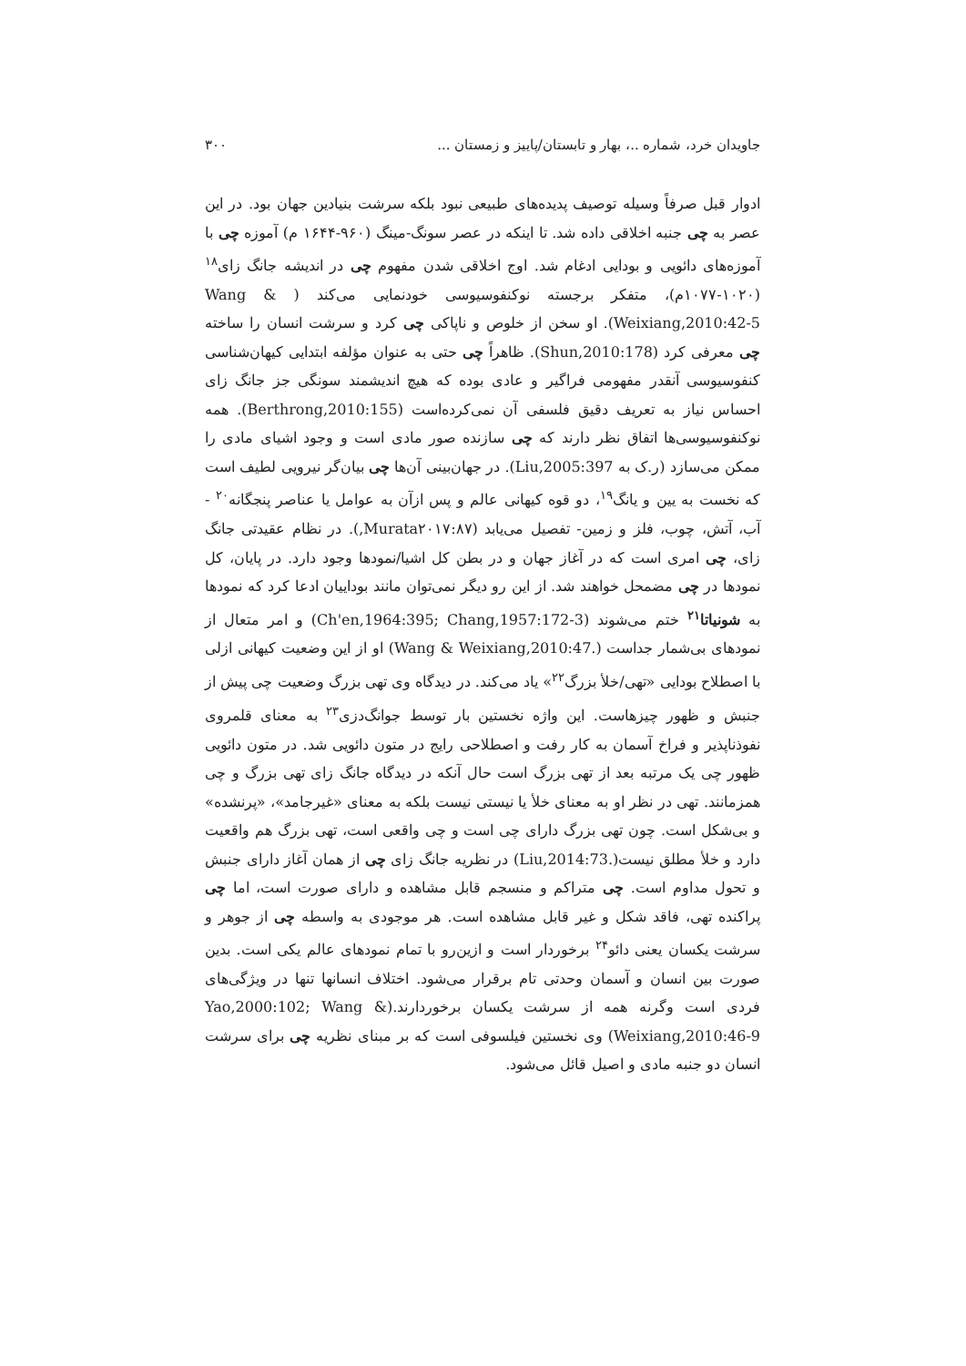جاویدان خرد، شماره ..، بهار و تابستان/پاییز و زمستان ... ۳۰۰
ادوار قبل صرفاً وسیله توصیف پدیده‌های طبیعی نبود بلکه سرشت بنیادین جهان بود. در این عصر به چی جنبه اخلاقی داده شد. تا اینکه در عصر سونگ-مینگ (۹۶۰-۱۶۴۴ م) آموزه چی با آموزه‌های دائویی و بودایی ادغام شد. اوج اخلاقی شدن مفهوم چی در اندیشه جانگ زای<sup>۱۸</sup> (۱۰۲۰-۱۰۷۷م)، متفکر برجسته نوکنفوسیوسی خودنمایی می‌کند ( Wang & Weixiang,2010:42-5). او سخن از خلوص و ناپاکی چی کرد و سرشت انسان را ساخته چی معرفی کرد (Shun,2010:178). ظاهراً چی حتی به عنوان مؤلفه ابتدایی کیهان‌شناسی کنفوسیوسی آنقدر مفهومی فراگیر و عادی بوده که هیچ اندیشمند سونگی جز جانگ زای احساس نیاز به تعریف دقیق فلسفی آن نمی‌کرده‌است (Berthrong,2010:155). همه نوکنفوسیوسی‌ها اتفاق نظر دارند که چی سازنده صور مادی است و وجود اشیای مادی را ممکن می‌سازد (ر.ک به Liu,2005:397). در جهان‌بینی آن‌ها چی بیان‌گر نیرویی لطیف است که نخست به یین و یانگ<sup>۱۹</sup>، دو قوه کیهانی عالم و پس ازآن به عوامل یا عناصر پنجگانه<sup>۲۰</sup> - آب، آتش، چوب، فلز و زمین- تفصیل می‌یابد (Murata۲۰۱۷:۸۷,). در نظام عقیدتی جانگ زای، چی امری است که در آغاز جهان و در بطن کل اشیا/نمودها وجود دارد. در پایان، کل نمودها در چی مضمحل خواهند شد. از این رو دیگر نمی‌توان مانند بوداییان ادعا کرد که نمودها به شونیاتا<sup>۲۱</sup> ختم می‌شوند (Ch'en,1964:395; Chang,1957:172-3) و امر متعال از نمودهای بی‌شمار جداست (.Wang & Weixiang,2010:47) او از این وضعیت کیهانی ازلی با اصطلاح بودایی «تهی/خلأ بزرگ<sup>۲۲</sup>» یاد می‌کند. در دیدگاه وی تهی بزرگ وضعیت چی پیش از جنبش و ظهور چیزهاست. این واژه نخستین بار توسط جوانگ‌دزی<sup>۲۳</sup> به معنای قلمروی نفوذناپذیر و فراخ آسمان به کار رفت و اصطلاحی رایج در متون دائویی شد. در متون دائویی ظهور چی یک مرتبه بعد از تهی بزرگ است حال آنکه در دیدگاه جانگ زای تهی بزرگ و چی همزمانند. تهی در نظر او به معنای خلأ یا نیستی نیست بلکه به معنای «غیرجامد»، «پرنشده» و بی‌شکل است. چون تهی بزرگ دارای چی است و چی واقعی است، تهی بزرگ هم واقعیت دارد و خلأ مطلق نیست(.Liu,2014:73) در نظریه جانگ زای چی از همان آغاز دارای جنبش و تحول مداوم است. چی متراکم و منسجم قابل مشاهده و دارای صورت است، اما چی پراکنده تهی، فاقد شکل و غیر قابل مشاهده است. هر موجودی به واسطه چی از جوهر و سرشت یکسان یعنی دائو<sup>۲۴</sup> برخوردار است و ازین‌رو با تمام نمودهای عالم یکی است. بدین صورت بین انسان و آسمان وحدتی تام برقرار می‌شود. اختلاف انسانها تنها در ویژگی‌های فردی است وگرنه همه از سرشت یکسان برخوردارند.(Yao,2000:102; Wang & Weixiang,2010:46-9) وی نخستین فیلسوفی است که بر مبنای نظریه چی برای سرشت انسان دو جنبه مادی و اصیل قائل می‌شود.